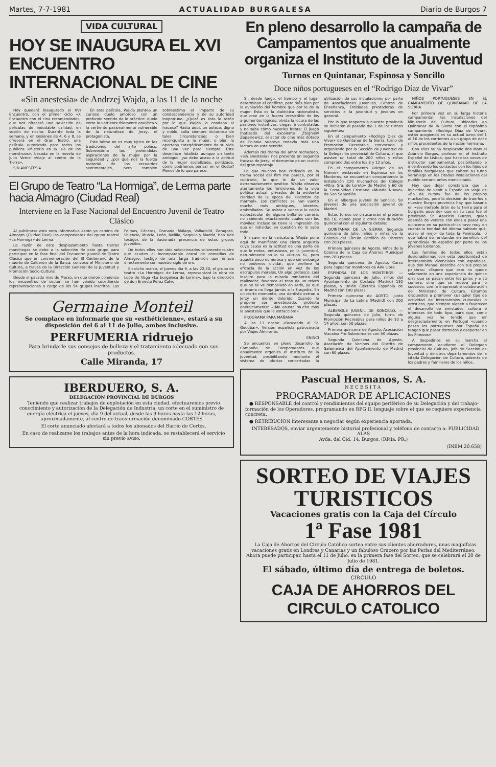Martes, 7-7-1981 ACTUALIDAD BURGALESA Diario de Burgos 7
VIDA CULTURAL
HOY SE INAUGURA EL XVI ENCUENTRO INTERNACIONAL DE CINE
«Sin anestesia» de Andrzej Wajda, a las 11 de la noche
Hoy quedará inaugurado el XVI Encuentro, con el primer ciclo «X Encuentro con el cine recomendado», que nos ofrecerá una selección de películas de indudable calidad, en sesión de noche. Durante toda la semana, y en sesiones de 4, 6 y 8, se ofrecerá en el Gran Teatro, una película autorizada para todos los públicos «Misterio en la isla de los monstruos», basada en la novela de Julio Verne «Viaje al centro de la Tierra».
SIN ANESTESIA
En esta película, Wajda plantea un curioso duelo amoroso con un profundo sentido de lo práctico: duelo entre la vertiente friamente analítica y la vertiente pasionalmente vulnerable de la naturaleza de Jerzy, el protagonista.
Este héroe no es muy típico en las tradiciones del arte polaco. Sobreestima las pretendidas aspiraciones de la mujer por la seguridad y ¿por qué no? la fuerza material de los recuerdos sentimentales, pero también sobreestima el impacto de su condescendencia y de su autoridad inoportuna. ¿Quizá es ésta la razón por la que Wajda lo condena al fracaso? Hasta aquí, un polaco, digno y noble, salía siempre victorioso de tales circunstancias: o bien reconquista a la mujer, o bien la apartaba categóricamente de su vida de una vez para siempre. Este desenlace fatalista aunque un tanto ambiguo, ¿se debe acaso a la actitud de la mujer socializada, politizada, cómo podríamos pensar en el Oeste? Menos de lo que parece.
El Grupo de Teatro “La Hormiga”, de Lerma parte hacia Almagro (Ciudad Real)
Interviene en la Fase Nacional del Encuentro Juvenil de Teatro Clásico
Al publicarse esta nota informativa están ya camino de Almagro (Ciudad Real) los componentes del grupo teatral «La Hormiga» de Lerma.
La razón de este desplazamiento hasta tierras manchegas se debe a la selección de este grupo para participar en la fase final del Encuentro Juvenil de Teatro Clásico que en conmemoración del III Centenario de la muerte de Calderón de la Barca, convocó el Ministerio de Cultura, a través de la Dirección General de la Juventud y Promoción Socio-Cultural.
Desde el pasado mes de Marzo, en que dieron comienzo los encuentros de sector, se han venido sucediendo representaciones a cargo de los 54 grupos inscritos. Las Palmas, Cáceres, Granada, Málaga, Valladolid, Zaragoza, Valencia, Murcia, León, Melilla, Segovia y Madrid, han sido testigos de la ilusionada presencia de estos grupos juveniles.
De todos ellos han sido seleccionados solamente cuatro que acuden al incomparable corral de comedias de Almagro, testigo de una larga tradición que enlaza directamente con nuestro siglo de oro.
En dicho marco, el jueves día 9, a las 22,30, el grupo de teatro «La Hormiga» de Lerma, representará la obra de Lope de Vega «La burgalesa de Lerma», bajo la dirección de don Ernesto Pérez Calvo.
Germaine Monteil
Se complace en informarle que su «esthéticienne», estará a su disposición del 6 al 11 de Julio, ambos inclusive.
PERFUMERIA ridruejo
Para brindarle sus consejos de belleza y el tratamiento adecuado con sus productos.
Calle Miranda, 17
IBERDUERO, S. A.
DELEGACION PROVINCIAL DE BURGOS
Teniendo que realizar trabajos de explotación en esta ciudad, efectuaremos previo conocimiento y autorización de la Delegación de Industria, un corte en el suministro de energía eléctrica el jueves, día 9 del actual, desde las 9 horas hasta las 12 horas, aproximadamente, al centro de transformación denominado CORTES
El corte anunciado afectará a todos los abonados del Barrio de Cortes.
En caso de realizarse los trabajos antes de la hora indicada, se restablecerá el servicio sin previo aviso.
En pleno desarrollo la campaña de Campamentos que anualmente organiza el Instituto de la Juventud
Turnos en Quintanar, Espinosa y Soncillo
Doce niños portugueses en el “Rodrigo Díaz de Vivar”
Si, desde luego, el tiempo y el lugar determinan el conflicto, pero más bien por la evolución del hombre que por la de la mujer. Esta es la dialéctica racionalista, que cree en la fuerza irresistible de los argumentos lógicos, olvida la locura de las pasiones instintivas, ciegas, incontroladas y no sabe cómo hacerles frente: El juego matizado del excelente Zbigniew Zapasiewicz, el actor de cine más dotado de Polonia subraya todavía más una lectura en este sentido.
Además del drama del amor rechazado, «Sin anestesia» nos presenta un segundo fracaso de Jerzy: el derrumbe de un «caíd» del gran reportaje.
Lo que muchos han criticado en la trama social del film me parece, por el contrario, lo que le da un valor extremadamente positivo. Wajda observa atentamente los fenómenos de la vida política actual, privados de la evidente claridad de la época del «Hombre de mármol». Los conflictos se han vuelto mucho más ambiguos, latentes, embrollados. Se asiste a veces a la caída espectacular de alguna brillante carrera, no sabiendo exactamente cuales son los móviles: incluso se tiene la impresión de que el individuo en cuestión no lo sabe todo.
Sin caer en la caricatura, Wajda pone aquí de manifiesto una cierta angustia cuya causa es la actitud de una parte de que le rodea, entusiasta, en la juventud, naturalmente no la su «Grupo X», pero aquella poco numerosa y que sin embargo no podemos olvidar, que prefiere la eficacia de la acción en vez de los escrúpulos morales. Un algo grotesco, casi insólito para la mirada romántica del realizador, favorece el tono de un relato que no se ve demasiado en serio, ya que el drama no llega jamás a la tragedia. En un cierto momento, una dentista extrae a Jerzy un diente dolorido. Cuando le propone ser anestesiado, protesta enérgicamente: «¡Me asusta mucho más la anestesia que la extracción!».
PROGRAMA PARA MAÑANA
A las 11 noche «Buscando al Sr. Goodbar». Versión española patrocinada por Viajes Almirante.
ENINCI
Se encuentra en pleno desarrollo la Campaña de Campamentos que anualmente organiza el Instituto de la Juventud, posibilitando mediante el sistema de ofertas concertadas la utilización de sus instalaciones por parte de Asociaciones Juveniles, Centros de Enseñanza, Entidades prestadoras de servicios a la juventud y jóvenes en general.
Por lo que respecta a nuestra provincia se iniciaron el pasado día 1 de los turnos siguientes:
En el campamento «Rodrigo Díaz de Vivar» de Quintanar de la Sierra, turno de Promoción Recreativa convocado y organizado por la Sección de Juventud de la Delegación provincial de Cultura, al que asisten un total de 200 niños y niñas comprendidos entre los 8 y 12 años.
En el campamento «Virgen de las Nieves» enclavado en Espinosa de los Monteros, se encuentran compartiendo la instalación 120 muchachos del Colegio «Ntra. Sra. de Loreto» de Madrid y 60 de la Comunidad Cristiana «Mundo Nuevo» de San Sebastián.
En el albergue juvenil de Soncillo, 50 jóvenes de una asociación juvenil de Madrid.
Estos turnos se clausurarán el próximo día 16, dando paso a otros con duración quincenal con el siguiente detalle:
QUINTANAR DE LA SIERRA. Segunda quincena de Julio, niños y niñas de la Colonia del Círculo Católico de Obreros con 200 plazas.
Primera quincena de Agosto, niños de la Colonia de la Caja de Ahorros Municipal con 200 plazas.
Segunda quincena de Agosto, Curso para capacitar monitores de Aire Libre.
ESPINOSA DE LOS MONTEROS. — Segunda quincena de Julio, niños del Ayuntamiento de Coslada (Madrid) 130 plazas, y Unión Eléctrica Española de Madrid con 100 plazas.
Primera quincena de AOSTO, Junta Municipal de La Latina (Madrid) con 200 plazas.
ALBERGUE JUVENIL DE SONCILLO. — Segunda quincena de Julio, turno de Promoción Recreativa para niños de 10 a 14 años, con 50 plazas.
Primera quincena de Agosto, Asociación Vizcaína Pro-Subnormales con 50 plazas.
Segunda Quincena de Agosto, Asociación de Vecinos del Distrito de Salamanca del Ayuntamiento de Madrid con 60 plazas.
NIÑOS PORTUGUESES EN EL CAMPAMENTO DE QUINTANAR DE LA SIERRA
Por primera vez en su larga historia campamental, las instalaciones del Ministerio de Cultura, ubicadas en Quintanar de la Sierra con el topónimo campamento «Rodrigo Díaz de Vivar», están acogiendo en su actual turno del 1 al 16 de los corrientes a un grupo de doce niños procedentes de la nación hermana.
Con ellos se ha desplazado don Manuel Aparicio Burgos, profesor en el Instituto Español de Lisboa, que hace las veces de instructor campamental, posibilitando e incentivando los contactos con los hijos de familias burgalesas que cubren su turno veraniego en las citadas instalaciones del pueblo serrano antes mencionado.
Hay que dejar constancia que la iniciativa de venir a España en viaje de «fin de curso» fue de los propios muchachos, pero la decisión de traerlos a nuestro Burgos-provincia hay que basarla en «ese inefable tirón de la tierra para el burgalés ausente» que en su caso fue el preditado Sr. Aparicio Burgos, quien además de venirse con ellos a pasar una quincena en su patria-chica tuvo muy en cuenta la bondad del idioma hablado qué, acaso el mejor de toda la Península, lo que habrá de rendundar en beneficio del aprendizaje de español por parte de los jóvenes lusitanos.
Las familias de todos ellos están ilusionadísimas con esta oportunidad de intercambios vivenciales con españoles, que don Manuel describe con sus propias palabras: «Espero que esto no quede solamente en una experiencia de quince días que se pasan entre los pinos y a su sombra, sino que se mueva para lo sucesivo, con la inapreciable colaboración del Ministerio de Cultura. Estamos dispuestos a promover cualquier tipo de actividad de intercambios culturales o artísticos, que siempre vienen a favorecer el desarrollo de amistades, cultura e intereses de todo tipo, para que, como alguna vez he tenido que oír desgraciadamente en Portugal «cuando pasen los portugueses por España no tengan que pasar dormidos y despertar en los Pirineos»
A despedirlos en su marcha al campamento, acudieron el Delegado provincial de Cultura, jefe de Sección de Juventud y de otros departamentos de la citada Delegación de Cultura, además de los padres y familiares de los niños.
Pascual Hermanos, S. A.
NECESITA
PROGRAMADOR DE APLICACIONES
● RESPONSABLE del control y rendimientos del equipo periférico de su Delegación y del trabajo-formación de los Operadores, programando en RPG II, lenguaje sobre el que se requiere experiencia concreta.
● RETRIBUCION interesante a negociar según experiencia aportada.
INTERESADOS, enviar urgentemente historial profesional y teléfono de contacto a: PUBLICIDAD ALAS
Avda. del Cid, 14. Burgos. (Rfcia. PR.)
(INEM 20.658)
SORTEO DE VIAJES TURISTICOS
Vacaciones gratis con la Caja del Círculo
1ª Fase 1981
La Caja de Ahorros del Círculo Católico sortea entre sus clientes ahorradores, unas magníficas vacaciones gratis en Londres y Canarias y un fabuloso Crucero por las Perlas del Mediterráneo. Ahora puede participar, hasta el 11 de Julio, en la primera fase del Sorteo, que se celebrará el 20 de Julio de 1981.
El sábado, último día de entrega de boletos.
CIRCULO
CAJA DE AHORROS DEL CIRCULO CATOLICO